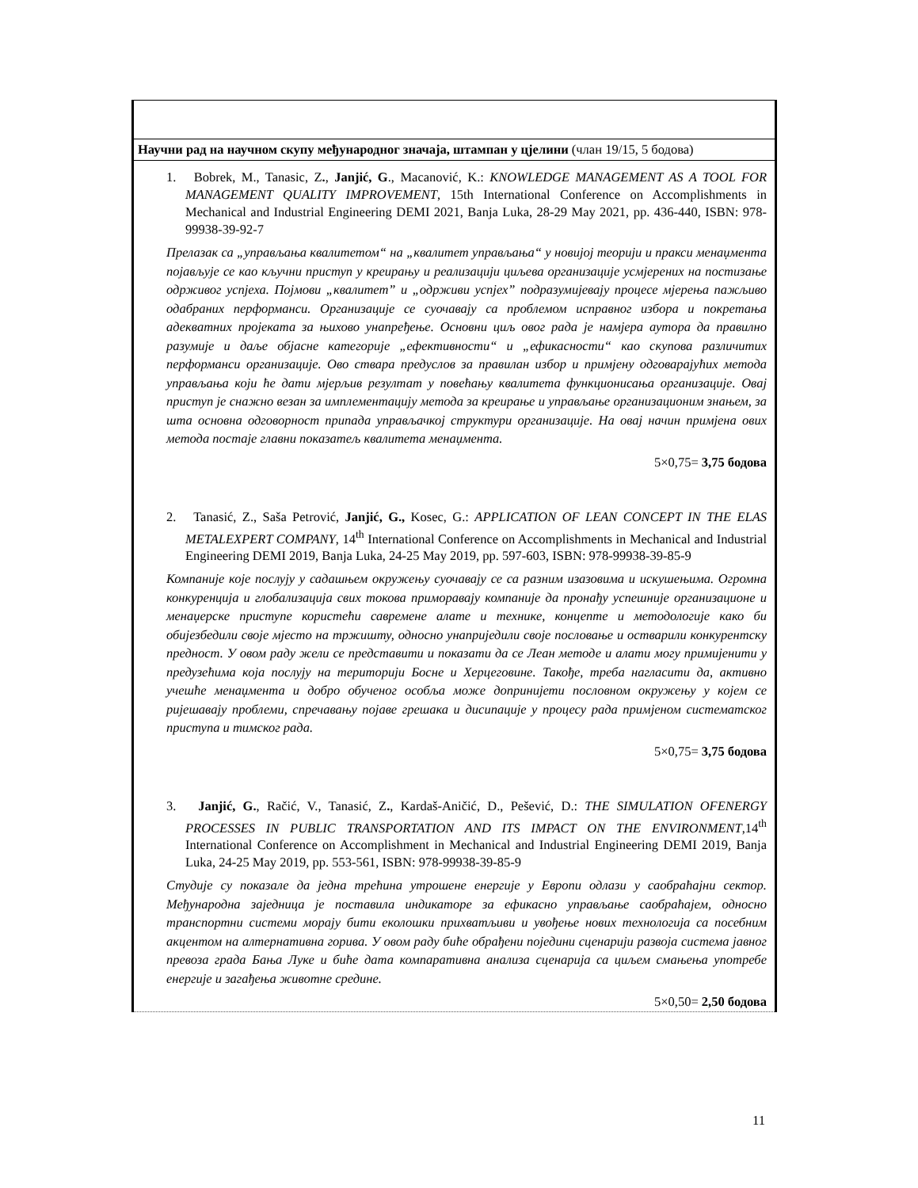| Научни рад на научном скупу међународног значаја, штампан у цјелини (члан 19/15, 5 бодова) |
| 1. Bobrek, M., Tanasic, Z . , Janjić, G ., Macanović, K.: KNOWLEDGE MANAGEMENT AS A TOOL FOR MANAGEMENT QUALITY IMPROVEMENT , 15th International Conference on Accomplishments in Mechanical and Industrial Engineering DEMI 2021, Banja Luka, 28-29 May 2021, pp. 436-440, ISBN: 978-99938-39-92-7 Прелазак са „управљања квалитетом“ на „квалитет управљања“ у новијој теорији и пракси менаџмента појављује се као кључни приступ у креирању и реализацији циљева организације усмјерених на постизање одрживог успјеха. Појмови „квалитет” и „одрживи успјех” подразумијевају процесе мјерења пажљиво одабраних перформанси. Организације се суочавају са проблемом исправног избора и покретања адекватних пројеката за њихово унапређење. Основни циљ овог рада је намјера аутора да правилно разумије и даље објасне категорије „ефективности“ и „ефикасности“ као скупова различитих перформанси организације. Ово ствара предуслов за правилан избор и примјену одговарајућих метода управљања који ће дати мјерљив резултат у повећању квалитета функционисања организације. Овај приступ је снажно везан за имплементацију метода за креирање и управљање организационим знањем, за шта основна одговорност припада управљачкој структури организације. На овај начин примјена ових метода постаје главни показатељ квалитета менаџмента. 5×0,75= 3,75 бодова 2. Tanasić, Z., Saša Petrović, Janjić, G., Kosec, G.: APPLICATION OF LEAN CONCEPT IN THE ELAS METALEXPERT COMPANY , 14<sup>th</sup> International Conference on Accomplishments in Mechanical and Industrial Engineering DEMI 2019, Banja Luka, 24-25 May 2019, pp. 597-603, ISBN: 978-99938-39-85-9 Компаније које послују у садашњем окружењу суочавају се са разним изазовима и искушењима. Огромна конкуренција и глобализација свих токова приморавају компаније да пронађу успешније организационе и менаџерске приступе користећи савремене алате и технике, концепте и методологије како би обијезбедили своје мјесто на тржишту, односно унаприједили своје пословање и остварили конкурентску предност. У овом раду жели се представити и показати да се Леан методе и алати могу примијенити у предузећима која послују на територији Босне и Херцеговине. Такође, треба нагласити да, активно учешће менаџмента и добро обученог особља може доприниjети пословном окружењу у којем се ријешавају проблеми, спречавању појаве грешака и дисипације у процесу рада примјеном систематског приступа и тимског рада. 5×0,75= 3,75 бодова 3. Janjić, G. , Račić, V., Tanasić, Z . , Kardaš-Aničić, D., Pešević, D.: THE SIMULATION OFENERGY PROCESSES IN PUBLIC TRANSPORTATION AND ITS IMPACT ON THE ENVIRONMENT ,14<sup>th</sup> International Conference on Accomplishment in Mechanical and Industrial Engineering DEMI 2019, Banja Luka, 24-25 May 2019, pp. 553-561, ISBN: 978-99938-39-85-9 Студије су показале да једна трећина утрошене енергије у Европи одлази у саобраћајни сектор. Међународна заједница је поставила индикаторе за ефикасно управљање саобраћајем, односно транспортни системи морају бити еколошки прихватљиви и увођење нових технологија са посебним акцентом на алтернативна горива. У овом раду биће обрађени поједини сценарији развоја система јавног превоза града Бања Луке и биће дата компаративна анализа сценарија са циљем смањења употребе енергије и загађења животне средине. 5×0,50= 2,50 бодова |
11